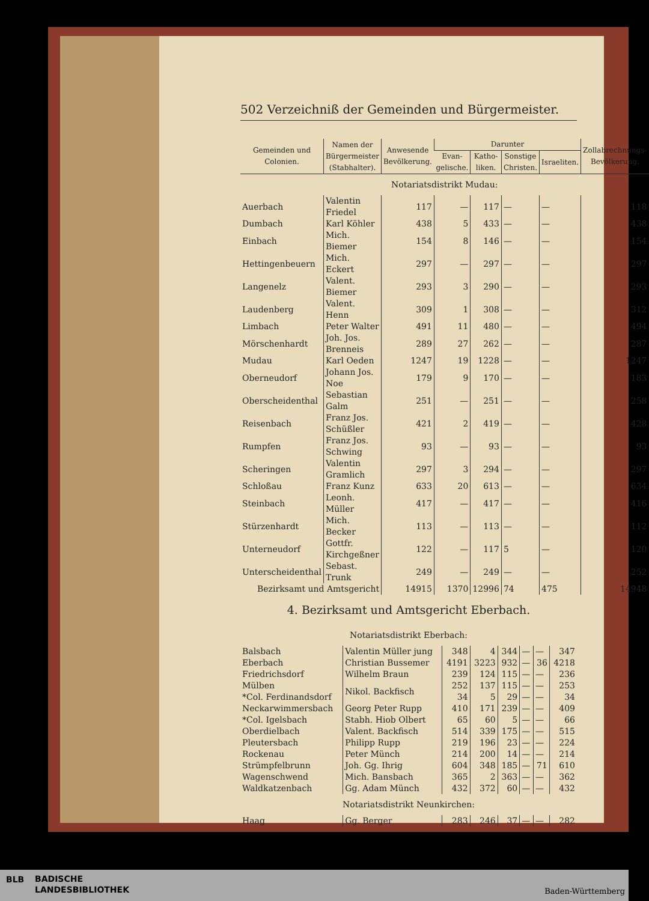502 Verzeichniß der Gemeinden und Bürgermeister.
| Gemeinden und Colonien. | Namen der Bürgermeister (Stabhalter). | Anwesende Bevölkerung. | Darunter | | | | Zollabrechnungs-Bevölkerung. |
| --- | --- | --- | --- | --- | --- | --- | --- |
| | | | Evan-gelische. | Katho-liken. | Sonstige Christen. | Israeliten. | |
| Notariatsdistrikt Mudau: | | | | | | | |
| Auerbach | Valentin Friedel | 117 | — | 117 | — | — | 118 |
| Dumbach | Karl Köhler | 438 | 5 | 433 | — | — | 438 |
| Einbach | Mich. Biemer | 154 | 8 | 146 | — | — | 154 |
| Hettingenbeuern | Mich. Eckert | 297 | — | 297 | — | — | 297 |
| Langenelz | Valent. Biemer | 293 | 3 | 290 | — | — | 293 |
| Laudenberg | Valent. Henn | 309 | 1 | 308 | — | — | 312 |
| Limbach | Peter Walter | 491 | 11 | 480 | — | — | 494 |
| Mörschenhardt | Joh. Jos. Brenneis | 289 | 27 | 262 | — | — | 287 |
| Mudau | Karl Oeden | 1247 | 19 | 1228 | — | — | 1247 |
| Oberneudorf | Johann Jos. Noe | 179 | 9 | 170 | — | — | 183 |
| Oberscheidenthal | Sebastian Galm | 251 | — | 251 | — | — | 258 |
| Reisenbach | Franz Jos. Schüßler | 421 | 2 | 419 | — | — | 428 |
| Rumpfen | Franz Jos. Schwing | 93 | — | 93 | — | — | 93 |
| Scheringen | Valentin Gramlich | 297 | 3 | 294 | — | — | 297 |
| Schloßau | Franz Kunz | 633 | 20 | 613 | — | — | 634 |
| Steinbach | Leonh. Müller | 417 | — | 417 | — | — | 416 |
| Stürzenhardt | Mich. Becker | 113 | — | 113 | — | — | 112 |
| Unterneudorf | Gottfr. Kirchgeßner | 122 | — | 117 | 5 | — | 120 |
| Unterscheidenthal | Sebast. Trunk | 249 | — | 249 | — | — | 252 |
| Bezirksamt und Amtsgericht | | 14915 | 1370 | 12996 | 74 | 475 | 14948 |
4. Bezirksamt und Amtsgericht Eberbach.
| Notariatsdistrikt Eberbach: | | | | | | | |
| Balsbach | Valentin Müller jung | 348 | 4 | 344 | — | — | 347 |
| Eberbach | Christian Bussemer | 4191 | 3223 | 932 | — | 36 | 4218 |
| Friedrichsdorf | Wilhelm Braun | 239 | 124 | 115 | — | — | 236 |
| Mülben | Nikol. Backfisch | 252 | 137 | 115 | — | — | 253 |
| *Col. Ferdinandsdorf | | 34 | 5 | 29 | — | — | 34 |
| Neckarwimmersbach | Georg Peter Rupp | 410 | 171 | 239 | — | — | 409 |
| *Col. Igelsbach | Stabh. Hiob Olbert | 65 | 60 | 5 | — | — | 66 |
| Oberdielbach | Valent. Backfisch | 514 | 339 | 175 | — | — | 515 |
| Pleutersbach | Philipp Rupp | 219 | 196 | 23 | — | — | 224 |
| Rockenau | Peter Münch | 214 | 200 | 14 | — | — | 214 |
| Strümpfelbrunn | Joh. Gg. Ihrig | 604 | 348 | 185 | — | 71 | 610 |
| Wagenschwend | Mich. Bansbach | 365 | 2 | 363 | — | — | 362 |
| Waldkatzenbach | Gg. Adam Münch | 432 | 372 | 60 | — | — | 432 |
| Notariatsdistrikt Neunkirchen: | | | | | | | |
| Haag | Gg. Berger | 283 | 246 | 37 | — | — | 282 |
BLB
BADISCHE
LANDESBIBLIOTHEK
Baden-Württemberg